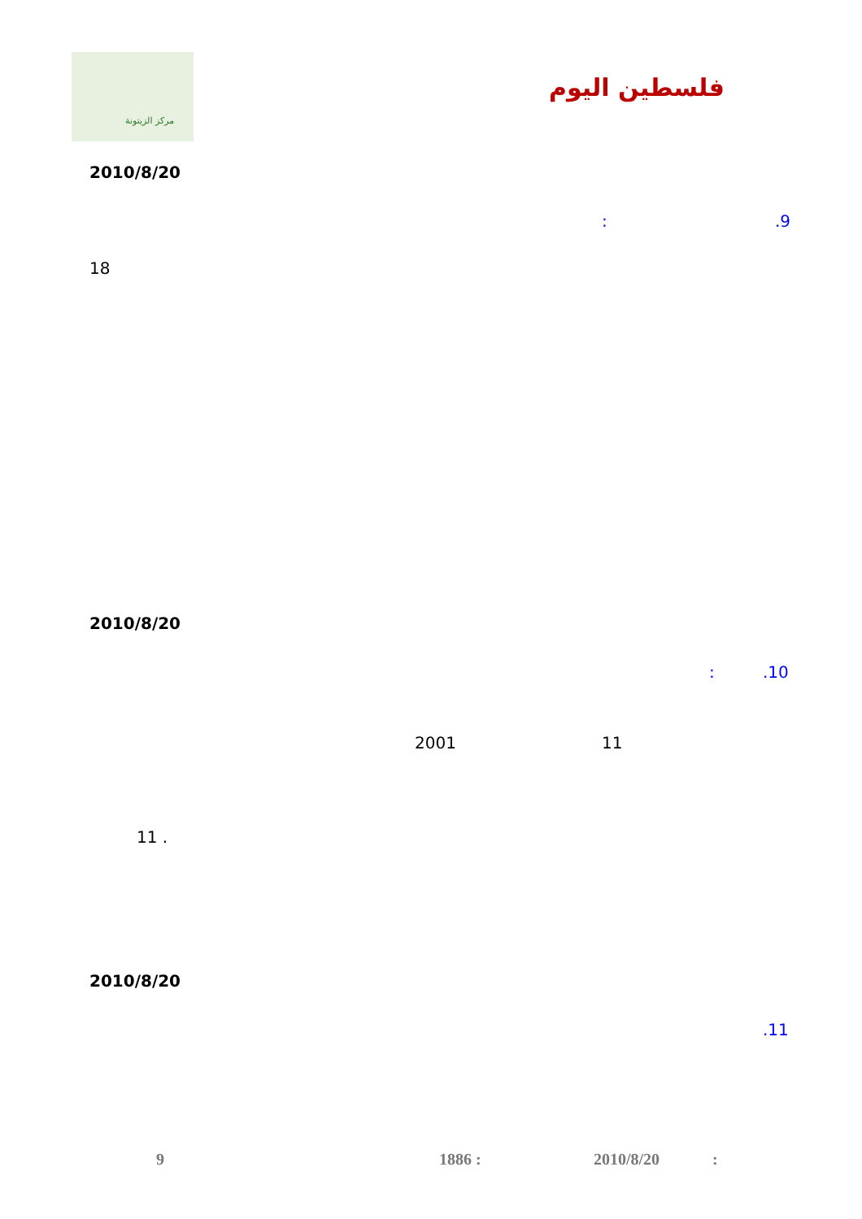مركز الزيتونة
فلسطين اليوم
2010/8/20
.9
:
18
2010/8/20
.10
:
11
2001
11 .
2010/8/20
.11
9 1886 : 2010/8/20 :